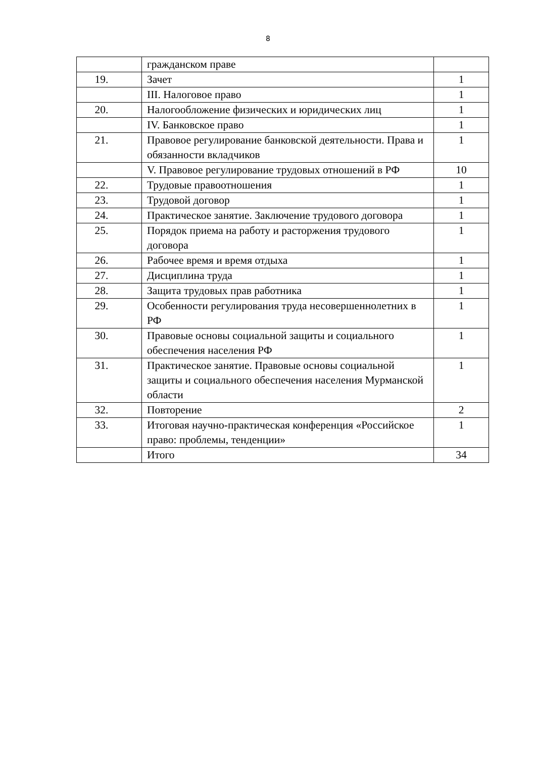8
| | гражданском праве | |
| 19. | Зачет | 1 |
| | III. Налоговое право | 1 |
| 20. | Налогообложение физических и юридических лиц | 1 |
| | IV. Банковское право | 1 |
| 21. | Правовое регулирование банковской деятельности. Права и обязанности вкладчиков | 1 |
| | V. Правовое регулирование трудовых отношений в РФ | 10 |
| 22. | Трудовые правоотношения | 1 |
| 23. | Трудовой договор | 1 |
| 24. | Практическое занятие. Заключение трудового договора | 1 |
| 25. | Порядок приема на работу и расторжения трудового договора | 1 |
| 26. | Рабочее время и время отдыха | 1 |
| 27. | Дисциплина труда | 1 |
| 28. | Защита трудовых прав работника | 1 |
| 29. | Особенности регулирования труда несовершеннолетних в РФ | 1 |
| 30. | Правовые основы социальной защиты и социального обеспечения населения РФ | 1 |
| 31. | Практическое занятие. Правовые основы социальной защиты и социального обеспечения населения Мурманской области | 1 |
| 32. | Повторение | 2 |
| 33. | Итоговая научно-практическая конференция «Российское право: проблемы, тенденции» | 1 |
| | Итого | 34 |